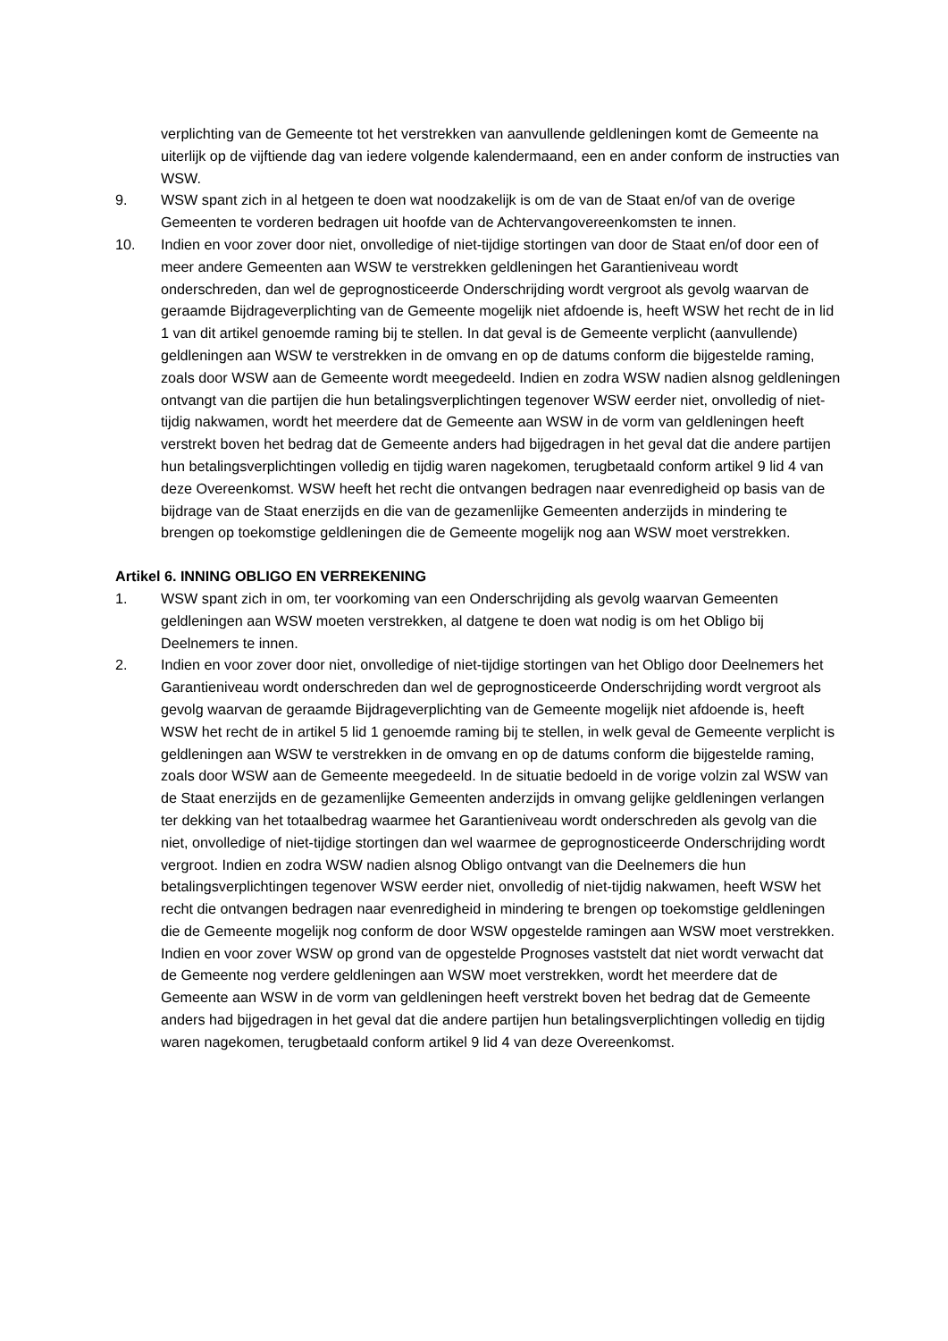verplichting van de Gemeente tot het verstrekken van aanvullende geldleningen komt de Gemeente na uiterlijk op de vijftiende dag van iedere volgende kalendermaand, een en ander conform de instructies van WSW.
9. WSW spant zich in al hetgeen te doen wat noodzakelijk is om de van de Staat en/of van de overige Gemeenten te vorderen bedragen uit hoofde van de Achtervangovereenkomsten te innen.
10. Indien en voor zover door niet, onvolledige of niet-tijdige stortingen van door de Staat en/of door een of meer andere Gemeenten aan WSW te verstrekken geldleningen het Garantieniveau wordt onderschreden, dan wel de geprognosticeerde Onderschrijding wordt vergroot als gevolg waarvan de geraamde Bijdrageverplichting van de Gemeente mogelijk niet afdoende is, heeft WSW het recht de in lid 1 van dit artikel genoemde raming bij te stellen. In dat geval is de Gemeente verplicht (aanvullende) geldleningen aan WSW te verstrekken in de omvang en op de datums conform die bijgestelde raming, zoals door WSW aan de Gemeente wordt meegedeeld. Indien en zodra WSW nadien alsnog geldleningen ontvangt van die partijen die hun betalingsverplichtingen tegenover WSW eerder niet, onvolledig of niet-tijdig nakwamen, wordt het meerdere dat de Gemeente aan WSW in de vorm van geldleningen heeft verstrekt boven het bedrag dat de Gemeente anders had bijgedragen in het geval dat die andere partijen hun betalingsverplichtingen volledig en tijdig waren nagekomen, terugbetaald conform artikel 9 lid 4 van deze Overeenkomst. WSW heeft het recht die ontvangen bedragen naar evenredigheid op basis van de bijdrage van de Staat enerzijds en die van de gezamenlijke Gemeenten anderzijds in mindering te brengen op toekomstige geldleningen die de Gemeente mogelijk nog aan WSW moet verstrekken.
Artikel 6. INNING OBLIGO EN VERREKENING
1. WSW spant zich in om, ter voorkoming van een Onderschrijding als gevolg waarvan Gemeenten geldleningen aan WSW moeten verstrekken, al datgene te doen wat nodig is om het Obligo bij Deelnemers te innen.
2. Indien en voor zover door niet, onvolledige of niet-tijdige stortingen van het Obligo door Deelnemers het Garantieniveau wordt onderschreden dan wel de geprognosticeerde Onderschrijding wordt vergroot als gevolg waarvan de geraamde Bijdrageverplichting van de Gemeente mogelijk niet afdoende is, heeft WSW het recht de in artikel 5 lid 1 genoemde raming bij te stellen, in welk geval de Gemeente verplicht is geldleningen aan WSW te verstrekken in de omvang en op de datums conform die bijgestelde raming, zoals door WSW aan de Gemeente meegedeeld. In de situatie bedoeld in de vorige volzin zal WSW van de Staat enerzijds en de gezamenlijke Gemeenten anderzijds in omvang gelijke geldleningen verlangen ter dekking van het totaalbedrag waarmee het Garantieniveau wordt onderschreden als gevolg van die niet, onvolledige of niet-tijdige stortingen dan wel waarmee de geprognosticeerde Onderschrijding wordt vergroot. Indien en zodra WSW nadien alsnog Obligo ontvangt van die Deelnemers die hun betalingsverplichtingen tegenover WSW eerder niet, onvolledig of niet-tijdig nakwamen, heeft WSW het recht die ontvangen bedragen naar evenredigheid in mindering te brengen op toekomstige geldleningen die de Gemeente mogelijk nog conform de door WSW opgestelde ramingen aan WSW moet verstrekken. Indien en voor zover WSW op grond van de opgestelde Prognoses vaststelt dat niet wordt verwacht dat de Gemeente nog verdere geldleningen aan WSW moet verstrekken, wordt het meerdere dat de Gemeente aan WSW in de vorm van geldleningen heeft verstrekt boven het bedrag dat de Gemeente anders had bijgedragen in het geval dat die andere partijen hun betalingsverplichtingen volledig en tijdig waren nagekomen, terugbetaald conform artikel 9 lid 4 van deze Overeenkomst.